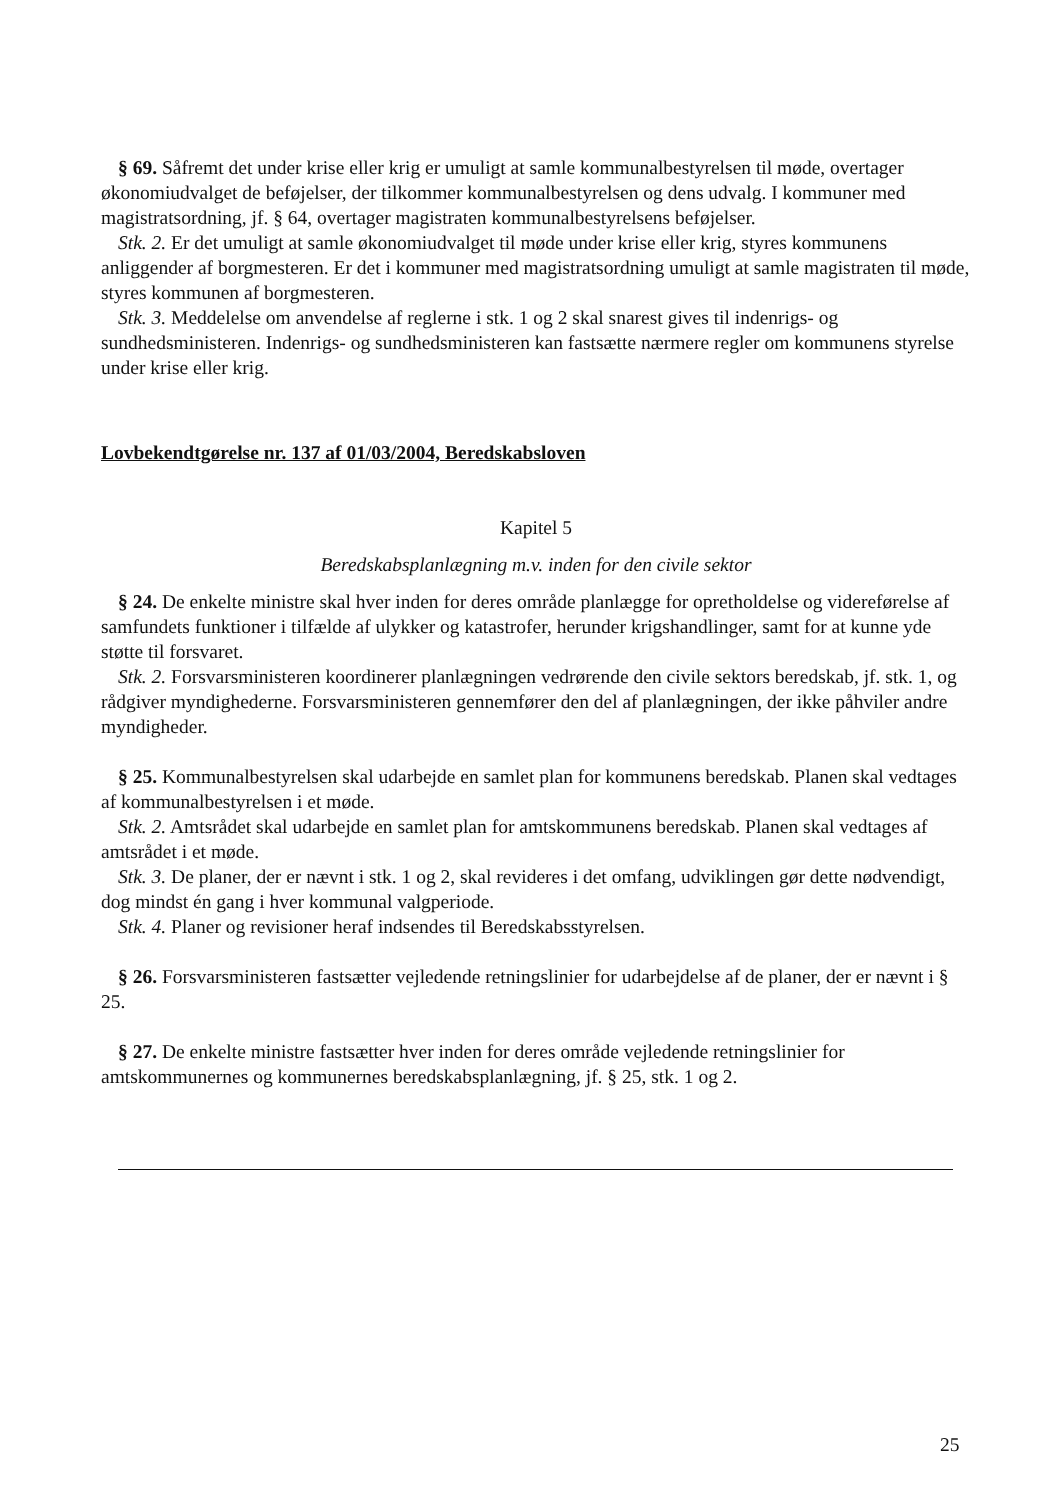§ 69. Såfremt det under krise eller krig er umuligt at samle kommunalbestyrelsen til møde, overtager økonomiudvalget de beføjelser, der tilkommer kommunalbestyrelsen og dens udvalg. I kommuner med magistratsordning, jf. § 64, overtager magistraten kommunalbestyrelsens beføjelser.
Stk. 2. Er det umuligt at samle økonomiudvalget til møde under krise eller krig, styres kommunens anliggender af borgmesteren. Er det i kommuner med magistratsordning umuligt at samle magistraten til møde, styres kommunen af borgmesteren.
Stk. 3. Meddelelse om anvendelse af reglerne i stk. 1 og 2 skal snarest gives til indenrigs- og sundhedsministeren. Indenrigs- og sundhedsministeren kan fastsætte nærmere regler om kommunens styrelse under krise eller krig.
Lovbekendtgørelse nr. 137 af 01/03/2004, Beredskabsloven
Kapitel 5
Beredskabsplanlægning m.v. inden for den civile sektor
§ 24. De enkelte ministre skal hver inden for deres område planlægge for opretholdelse og videreførelse af samfundets funktioner i tilfælde af ulykker og katastrofer, herunder krigshandlinger, samt for at kunne yde støtte til forsvaret.
Stk. 2. Forsvarsministeren koordinerer planlægningen vedrørende den civile sektors beredskab, jf. stk. 1, og rådgiver myndighederne. Forsvarsministeren gennemfører den del af planlægningen, der ikke påhviler andre myndigheder.
§ 25. Kommunalbestyrelsen skal udarbejde en samlet plan for kommunens beredskab. Planen skal vedtages af kommunalbestyrelsen i et møde.
Stk. 2. Amtsrådet skal udarbejde en samlet plan for amtskommunens beredskab. Planen skal vedtages af amtsrådet i et møde.
Stk. 3. De planer, der er nævnt i stk. 1 og 2, skal revideres i det omfang, udviklingen gør dette nødvendigt, dog mindst én gang i hver kommunal valgperiode.
Stk. 4. Planer og revisioner heraf indsendes til Beredskabsstyrelsen.
§ 26. Forsvarsministeren fastsætter vejledende retningslinier for udarbejdelse af de planer, der er nævnt i § 25.
§ 27. De enkelte ministre fastsætter hver inden for deres område vejledende retningslinier for amtskommunernes og kommunernes beredskabsplanlægning, jf. § 25, stk. 1 og 2.
25